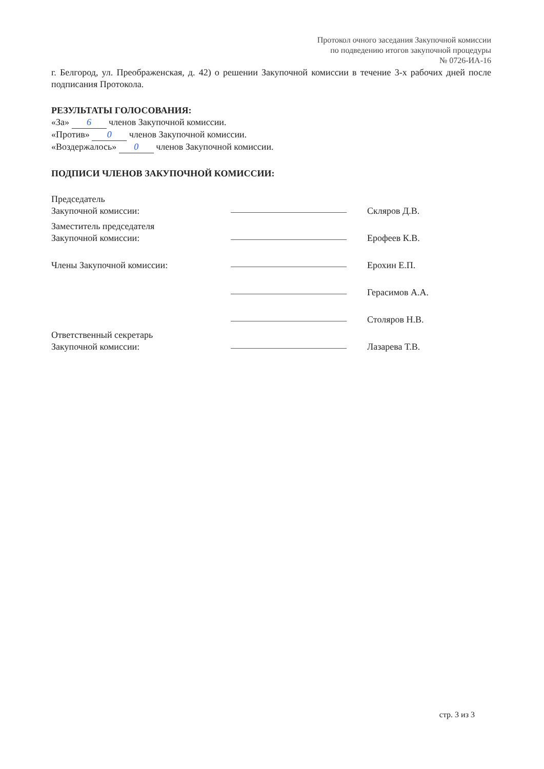Протокол очного заседания Закупочной комиссии
по подведению итогов закупочной процедуры
№ 0726-ИА-16
г. Белгород, ул. Преображенская, д. 42) о решении Закупочной комиссии в течение 3-х рабочих дней после подписания Протокола.
РЕЗУЛЬТАТЫ ГОЛОСОВАНИЯ:
«За» 6 членов Закупочной комиссии.
«Против» 0 членов Закупочной комиссии.
«Воздержалось» 0 членов Закупочной комиссии.
ПОДПИСИ ЧЛЕНОВ ЗАКУПОЧНОЙ КОМИССИИ:
Председатель
Закупочной комиссии:
Скляров Д.В.
Заместитель председателя
Закупочной комиссии:
Ерофеев К.В.
Члены Закупочной комиссии:
Ерохин Е.П.
Герасимов А.А.
Столяров Н.В.
Ответственный секретарь
Закупочной комиссии:
Лазарева Т.В.
стр. 3 из 3